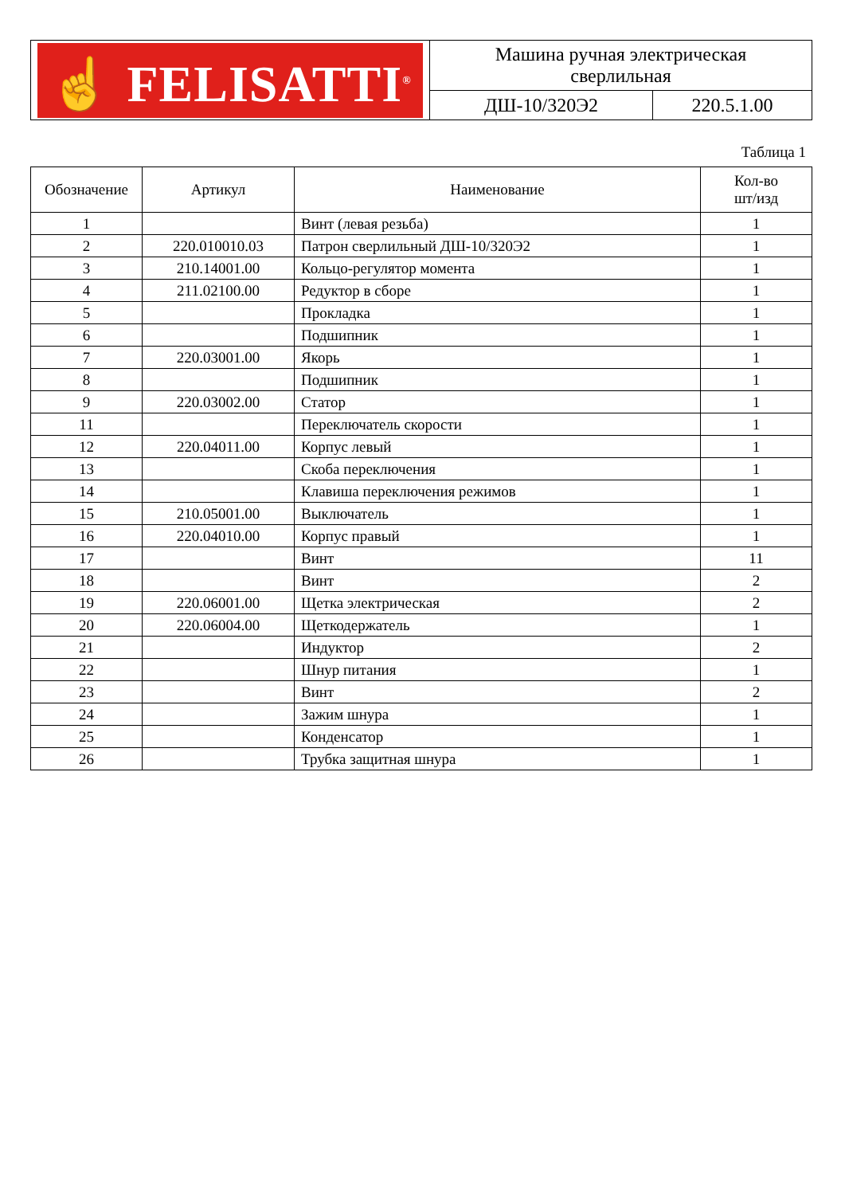| ☝ FELISATTI<sup>®</sup> | Машина ручная электрическая сверлильная | |
| | ДШ-10/320Э2 | 220.5.1.00 |
Таблица 1
| Обозначение | Артикул | Наименование | Кол-во шт/изд |
| --- | --- | --- | --- |
| 1 | | Винт (левая резьба) | 1 |
| 2 | 220.010010.03 | Патрон сверлильный ДШ-10/320Э2 | 1 |
| 3 | 210.14001.00 | Кольцо-регулятор момента | 1 |
| 4 | 211.02100.00 | Редуктор в сборе | 1 |
| 5 | | Прокладка | 1 |
| 6 | | Подшипник | 1 |
| 7 | 220.03001.00 | Якорь | 1 |
| 8 | | Подшипник | 1 |
| 9 | 220.03002.00 | Статор | 1 |
| 11 | | Переключатель скорости | 1 |
| 12 | 220.04011.00 | Корпус левый | 1 |
| 13 | | Скоба переключения | 1 |
| 14 | | Клавиша переключения режимов | 1 |
| 15 | 210.05001.00 | Выключатель | 1 |
| 16 | 220.04010.00 | Корпус правый | 1 |
| 17 | | Винт | 11 |
| 18 | | Винт | 2 |
| 19 | 220.06001.00 | Щетка электрическая | 2 |
| 20 | 220.06004.00 | Щеткодержатель | 1 |
| 21 | | Индуктор | 2 |
| 22 | | Шнур питания | 1 |
| 23 | | Винт | 2 |
| 24 | | Зажим шнура | 1 |
| 25 | | Конденсатор | 1 |
| 26 | | Трубка защитная шнура | 1 |